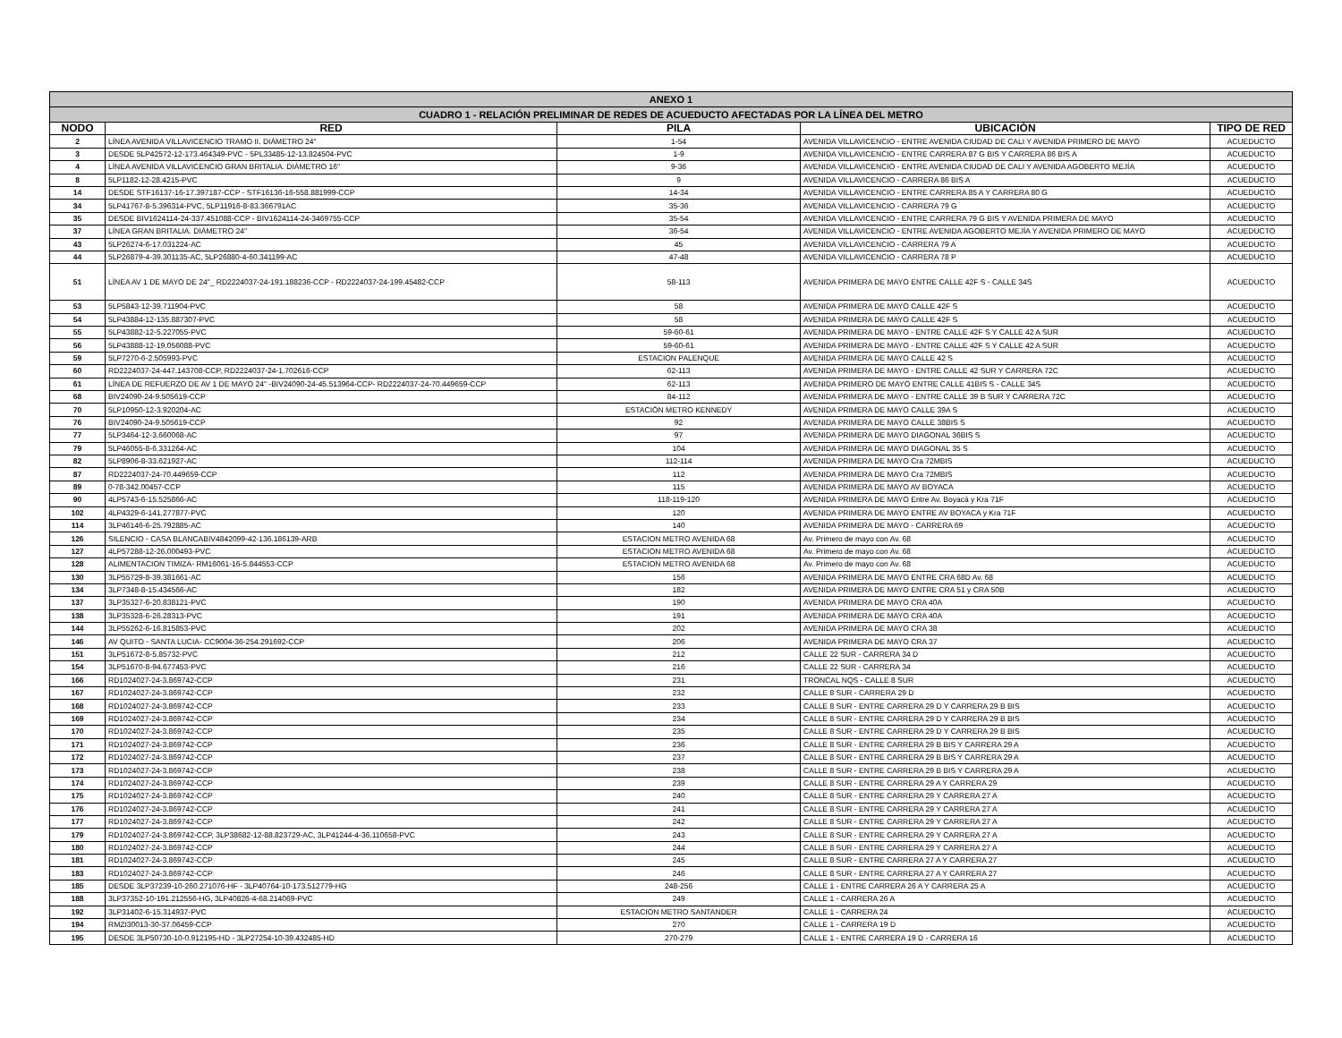| ANEXO 1 | | | | |
| --- | --- | --- | --- | --- |
| CUADRO 1 - RELACIÓN PRELIMINAR DE REDES DE ACUEDUCTO AFECTADAS POR LA LÍNEA DEL METRO | | | | |
| NODO | RED | PILA | UBICACIÓN | TIPO DE RED |
| 2 | LÍNEA AVENIDA VILLAVICENCIO TRAMO II. DIÁMETRO 24" | 1-54 | AVENIDA VILLAVICENCIO - ENTRE AVENIDA CIUDAD DE CALI Y AVENIDA PRIMERO DE MAYO | ACUEDUCTO |
| 3 | DESDE 5LP42572-12-173.464349-PVC - 5PL33485-12-13.824504-PVC | 1-9 | AVENIDA VILLAVICENCIO - ENTRE CARRERA 87 G BIS Y CARRERA 86 BIS A | ACUEDUCTO |
| 4 | LÍNEA AVENIDA VILLAVICENCIO GRAN BRITALIA. DIÁMETRO 16" | 9-36 | AVENIDA VILLAVICENCIO - ENTRE AVENIDA CIUDAD DE CALI Y AVENIDA AGOBERTO MEJÍA | ACUEDUCTO |
| 8 | 5LP1182-12-28.4215-PVC | 9 | AVENIDA VILLAVICENCIO - CARRERA 86 BIS A | ACUEDUCTO |
| 14 | DESDE STF16137-16-17.397187-CCP - STF16136-16-558.881999-CCP | 14-34 | AVENIDA VILLAVICENCIO - ENTRE CARRERA 85 A Y CARRERA 80 G | ACUEDUCTO |
| 34 | 5LP41767-8-5.396314-PVC, 5LP11916-8-83.366791AC | 35-36 | AVENIDA VILLAVICENCIO - CARRERA 79 G | ACUEDUCTO |
| 35 | DESDE BIV1624114-24-337.451088-CCP - BIV1624114-24-3469755-CCP | 35-54 | AVENIDA VILLAVICENCIO - ENTRE CARRERA 79 G BIS Y AVENIDA PRIMERA DE MAYO | ACUEDUCTO |
| 37 | LÍNEA GRAN BRITALIA. DIÁMETRO 24" | 36-54 | AVENIDA VILLAVICENCIO - ENTRE AVENIDA AGOBERTO MEJÍA Y AVENIDA PRIMERO DE MAYO | ACUEDUCTO |
| 43 | 5LP26274-6-17.031224-AC | 45 | AVENIDA VILLAVICENCIO - CARRERA 79 A | ACUEDUCTO |
| 44 | 5LP26879-4-39.301135-AC, 5LP26880-4-60.341199-AC | 47-48 | AVENIDA VILLAVICENCIO - CARRERA 78 P | ACUEDUCTO |
| 51 | LÍNEA AV 1 DE MAYO DE 24"_ RD2224037-24-191.188236-CCP - RD2224037-24-199.45482-CCP | 58-113 | AVENIDA PRIMERA DE MAYO ENTRE CALLE 42F S - CALLE 34S | ACUEDUCTO |
| 53 | 5LP5843-12-39.711904-PVC | 58 | AVENIDA PRIMERA DE MAYO CALLE 42F S | ACUEDUCTO |
| 54 | 5LP43884-12-135.887307-PVC | 58 | AVENIDA PRIMERA DE MAYO CALLE 42F S | ACUEDUCTO |
| 55 | 5LP43882-12-5.227055-PVC | 59-60-61 | AVENIDA PRIMERA DE MAYO - ENTRE CALLE 42F S Y CALLE 42 A SUR | ACUEDUCTO |
| 56 | 5LP43888-12-19.056088-PVC | 59-60-61 | AVENIDA PRIMERA DE MAYO - ENTRE CALLE 42F S Y CALLE 42 A SUR | ACUEDUCTO |
| 59 | 5LP7270-6-2.505993-PVC | ESTACION PALENQUE | AVENIDA PRIMERA DE MAYO CALLE 42 S | ACUEDUCTO |
| 60 | RD2224037-24-447.143708-CCP, RD2224037-24-1.702616-CCP | 62-113 | AVENIDA PRIMERA DE MAYO - ENTRE CALLE 42 SUR Y CARRERA 72C | ACUEDUCTO |
| 61 | LÍNEA DE REFUERZO DE AV 1 DE MAYO 24" -BIV24090-24-45.513964-CCP- RD2224037-24-70.449659-CCP | 62-113 | AVENIDA PRIMERO DE MAYO ENTRE CALLE 41BIS S - CALLE 34S | ACUEDUCTO |
| 68 | BIV24090-24-9.505619-CCP | 84-112 | AVENIDA PRIMERA DE MAYO - ENTRE CALLE 39 B SUR Y CARRERA 72C | ACUEDUCTO |
| 70 | 5LP10950-12-3.920204-AC | ESTACIÓN METRO KENNEDY | AVENIDA PRIMERA DE MAYO CALLE 39A S | ACUEDUCTO |
| 76 | BIV24090-24-9.505619-CCP | 92 | AVENIDA PRIMERA DE MAYO CALLE 38BIS S | ACUEDUCTO |
| 77 | 5LP3464-12-3.660068-AC | 97 | AVENIDA PRIMERA DE MAYO DIAGONAL 36BIS S | ACUEDUCTO |
| 79 | 5LP46055-8-6.331264-AC | 104 | AVENIDA PRIMERA DE MAYO DIAGONAL 35 S | ACUEDUCTO |
| 82 | 5LP8906-8-33.621927-AC | 112-114 | AVENIDA PRIMERA DE MAYO Cra 72MBIS | ACUEDUCTO |
| 87 | RD2224037-24-70.449659-CCP | 112 | AVENIDA PRIMERA DE MAYO Cra 72MBIS | ACUEDUCTO |
| 89 | 0-78-342.00457-CCP | 115 | AVENIDA PRIMERA DE MAYO AV BOYACA | ACUEDUCTO |
| 90 | 4LP5743-6-15.525866-AC | 118-119-120 | AVENIDA PRIMERA DE MAYO Entre Av. Boyacá y Kra 71F | ACUEDUCTO |
| 102 | 4LP4329-6-141.277877-PVC | 120 | AVENIDA PRIMERA DE MAYO ENTRE AV BOYACA y Kra 71F | ACUEDUCTO |
| 114 | 3LP46146-6-25.792885-AC | 140 | AVENIDA PRIMERA DE MAYO - CARRERA 69 | ACUEDUCTO |
| 126 | SILENCIO - CASA BLANCABIV4842099-42-136.186139-ARB | ESTACION METRO AVENIDA 68 | Av. Primero de mayo con Av. 68 | ACUEDUCTO |
| 127 | 4LP57288-12-26.000493-PVC | ESTACION METRO AVENIDA 68 | Av. Primero de mayo con Av. 68 | ACUEDUCTO |
| 128 | ALIMENTACION TIMIZA- RM16061-16-5.844553-CCP | ESTACION METRO AVENIDA 68 | Av. Primero de mayo con Av. 68 | ACUEDUCTO |
| 130 | 3LP55729-8-39.381661-AC | 156 | AVENIDA PRIMERA DE MAYO ENTRE CRA 68D Av. 68 | ACUEDUCTO |
| 134 | 3LP7348-8-15.434566-AC | 182 | AVENIDA PRIMERA DE MAYO ENTRE CRA 51 y CRA 50B | ACUEDUCTO |
| 137 | 3LP35327-6-20.838121-PVC | 190 | AVENIDA PRIMERA DE MAYO CRA 40A | ACUEDUCTO |
| 138 | 3LP35328-6-26.28313-PVC | 191 | AVENIDA PRIMERA DE MAYO CRA 40A | ACUEDUCTO |
| 144 | 3LP55262-6-16.815853-PVC | 202 | AVENIDA PRIMERA DE MAYO CRA 38 | ACUEDUCTO |
| 146 | AV QUITO - SANTA LUCIA- CC9004-36-254.291692-CCP | 206 | AVENIDA PRIMERA DE MAYO CRA 37 | ACUEDUCTO |
| 151 | 3LP51672-8-5.85732-PVC | 212 | CALLE 22 SUR - CARRERA 34 D | ACUEDUCTO |
| 154 | 3LP51670-8-94.677453-PVC | 216 | CALLE 22 SUR - CARRERA 34 | ACUEDUCTO |
| 166 | RD1024027-24-3.869742-CCP | 231 | TRONCAL NQS - CALLE 8 SUR | ACUEDUCTO |
| 167 | RD1024027-24-3.869742-CCP | 232 | CALLE 8 SUR - CARRERA 29 D | ACUEDUCTO |
| 168 | RD1024027-24-3.869742-CCP | 233 | CALLE 8 SUR - ENTRE CARRERA 29 D Y CARRERA 29 B BIS | ACUEDUCTO |
| 169 | RD1024027-24-3.869742-CCP | 234 | CALLE 8 SUR - ENTRE CARRERA 29 D Y CARRERA 29 B BIS | ACUEDUCTO |
| 170 | RD1024027-24-3.869742-CCP | 235 | CALLE 8 SUR - ENTRE CARRERA 29 D Y CARRERA 29 B BIS | ACUEDUCTO |
| 171 | RD1024027-24-3.869742-CCP | 236 | CALLE 8 SUR - ENTRE CARRERA 29 B BIS Y CARRERA 29 A | ACUEDUCTO |
| 172 | RD1024027-24-3.869742-CCP | 237 | CALLE 8 SUR - ENTRE CARRERA 29 B BIS Y CARRERA 29 A | ACUEDUCTO |
| 173 | RD1024027-24-3.869742-CCP | 238 | CALLE 8 SUR - ENTRE CARRERA 29 B BIS Y CARRERA 29 A | ACUEDUCTO |
| 174 | RD1024027-24-3.869742-CCP | 239 | CALLE 8 SUR - ENTRE CARRERA 29 A Y CARRERA 29 | ACUEDUCTO |
| 175 | RD1024027-24-3.869742-CCP | 240 | CALLE 8 SUR - ENTRE CARRERA 29 Y CARRERA 27 A | ACUEDUCTO |
| 176 | RD1024027-24-3.869742-CCP | 241 | CALLE 8 SUR - ENTRE CARRERA 29 Y CARRERA 27 A | ACUEDUCTO |
| 177 | RD1024027-24-3.869742-CCP | 242 | CALLE 8 SUR - ENTRE CARRERA 29 Y CARRERA 27 A | ACUEDUCTO |
| 179 | RD1024027-24-3.869742-CCP, 3LP38682-12-88.823729-AC, 3LP41244-4-36.110658-PVC | 243 | CALLE 8 SUR - ENTRE CARRERA 29 Y CARRERA 27 A | ACUEDUCTO |
| 180 | RD1024027-24-3.869742-CCP | 244 | CALLE 8 SUR - ENTRE CARRERA 29 Y CARRERA 27 A | ACUEDUCTO |
| 181 | RD1024027-24-3.869742-CCP | 245 | CALLE 8 SUR - ENTRE CARRERA 27 A Y CARRERA 27 | ACUEDUCTO |
| 183 | RD1024027-24-3.869742-CCP | 246 | CALLE 8 SUR - ENTRE CARRERA 27 A Y CARRERA 27 | ACUEDUCTO |
| 185 | DESDE 3LP37239-10-260.271076-HF - 3LP40764-10-173.512779-HG | 248-256 | CALLE 1 - ENTRE CARRERA 26 A Y CARRERA 25 A | ACUEDUCTO |
| 188 | 3LP37352-10-191.212556-HG, 3LP40826-4-68.214069-PVC | 249 | CALLE 1 - CARRERA 26 A | ACUEDUCTO |
| 192 | 3LP31402-6-15.314937-PVC | ESTACION METRO SANTANDER | CALLE 1 - CARRERA 24 | ACUEDUCTO |
| 194 | RMZI30013-30-37.06459-CCP | 270 | CALLE 1 - CARRERA 19 D | ACUEDUCTO |
| 195 | DESDE 3LP50730-10-0.912195-HD - 3LP27254-10-39.432485-HD | 270-279 | CALLE 1 - ENTRE CARRERA 19 D - CARRERA 16 | ACUEDUCTO |